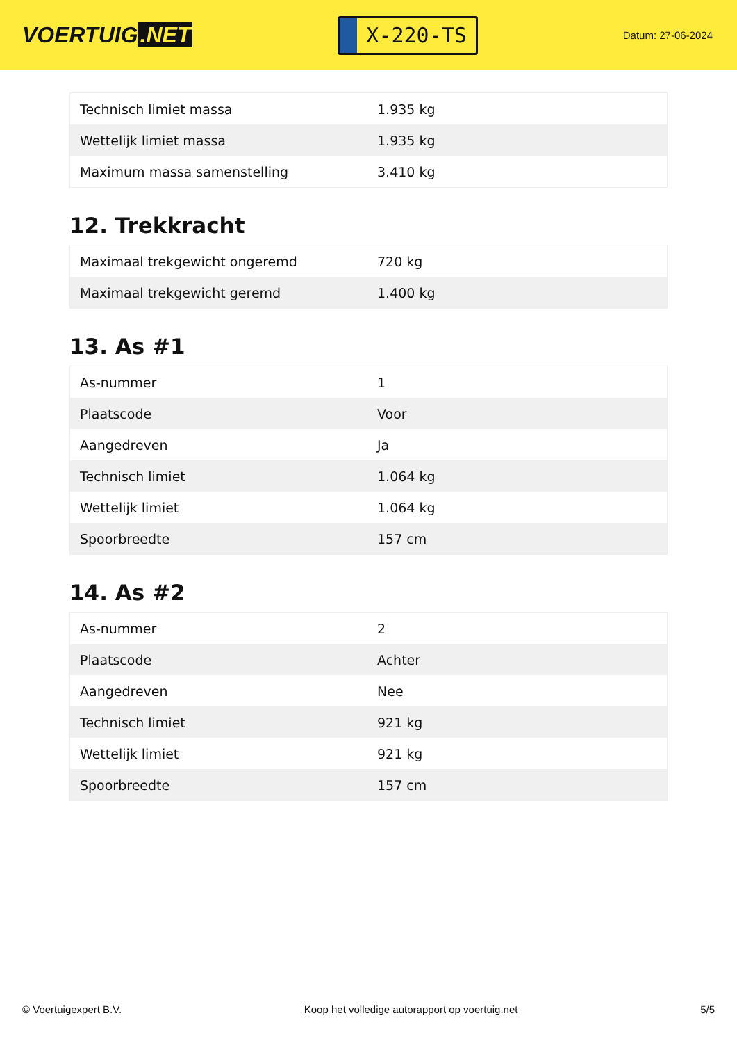VOERTUIG.NET
X-220-TS
Datum: 27-06-2024
| Technisch limiet massa | 1.935 kg |
| Wettelijk limiet massa | 1.935 kg |
| Maximum massa samenstelling | 3.410 kg |
12. Trekkracht
| Maximaal trekgewicht ongeremd | 720 kg |
| Maximaal trekgewicht geremd | 1.400 kg |
13. As #1
| As-nummer | 1 |
| Plaatscode | Voor |
| Aangedreven | Ja |
| Technisch limiet | 1.064 kg |
| Wettelijk limiet | 1.064 kg |
| Spoorbreedte | 157 cm |
14. As #2
| As-nummer | 2 |
| Plaatscode | Achter |
| Aangedreven | Nee |
| Technisch limiet | 921 kg |
| Wettelijk limiet | 921 kg |
| Spoorbreedte | 157 cm |
© Voertuigexpert B.V. Koop het volledige autorapport op voertuig.net 5/5